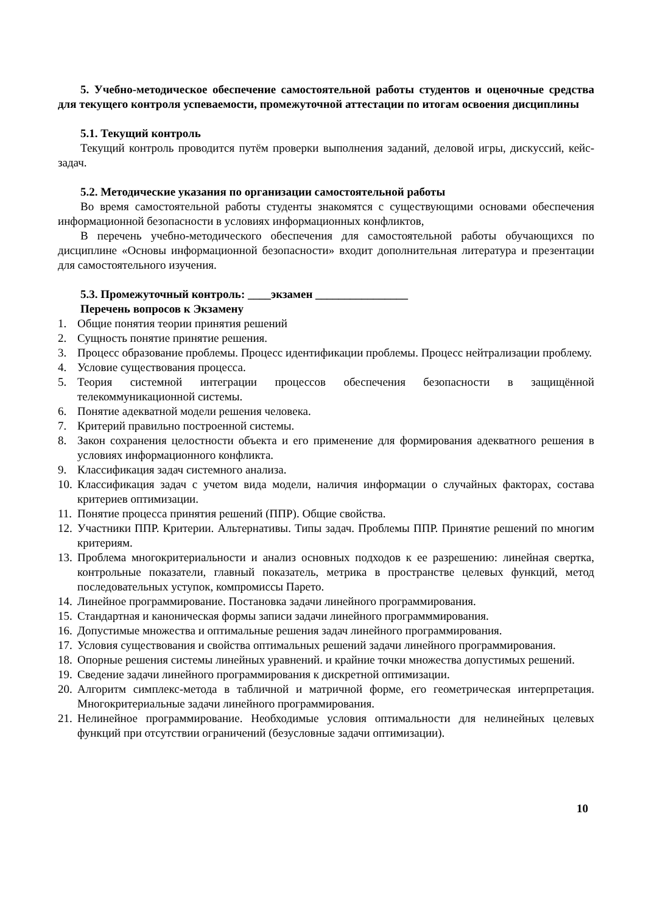5. Учебно-методическое обеспечение самостоятельной работы студентов и оценочные средства для текущего контроля успеваемости, промежуточной аттестации по итогам освоения дисциплины
5.1. Текущий контроль
Текущий контроль проводится путём проверки выполнения заданий, деловой игры, дискуссий, кейс-задач.
5.2. Методические указания по организации самостоятельной работы
Во время самостоятельной работы студенты знакомятся с существующими основами обеспечения информационной безопасности в условиях информационных конфликтов,
В перечень учебно-методического обеспечения для самостоятельной работы обучающихся по дисциплине «Основы информационной безопасности» входит дополнительная литература и презентации для самостоятельного изучения.
5.3. Промежуточный контроль: ____экзамен ________________
Перечень вопросов к Экзамену
1. Общие понятия теории принятия решений
2. Сущность понятие принятие решения.
3. Процесс образование проблемы. Процесс идентификации проблемы. Процесс нейтрализации проблему.
4. Условие существования процесса.
5. Теория системной интеграции процессов обеспечения безопасности в защищённой телекоммуникационной системы.
6. Понятие адекватной модели решения человека.
7. Критерий правильно построенной системы.
8. Закон сохранения целостности объекта и его применение для формирования адекватного решения в условиях информационного конфликта.
9. Классификация задач системного анализа.
10. Классификация задач с учетом вида модели, наличия информации о случайных факторах, состава критериев оптимизации.
11. Понятие процесса принятия решений (ППР). Общие свойства.
12. Участники ППР. Критерии. Альтернативы. Типы задач. Проблемы ППР. Принятие решений по многим критериям.
13. Проблема многокритериальности и анализ основных подходов к ее разрешению: линейная свертка, контрольные показатели, главный показатель, метрика в пространстве целевых функций, метод последовательных уступок, компромиссы Парето.
14. Линейное программирование. Постановка задачи линейного программирования.
15. Стандартная и каноническая формы записи задачи линейного программмирования.
16. Допустимые множества и оптимальные решения задач линейного программирования.
17. Условия существования и свойства оптимальных решений задачи линейного программирования.
18. Опорные решения системы линейных уравнений. и крайние точки множества допустимых решений.
19. Сведение задачи линейного программирования к дискретной оптимизации.
20. Алгоритм симплекс-метода в табличной и матричной форме, его геометрическая интерпретация. Многокритериальные задачи линейного программирования.
21. Нелинейное программирование. Необходимые условия оптимальности для нелинейных целевых функций при отсутствии ограничений (безусловные задачи оптимизации).
10